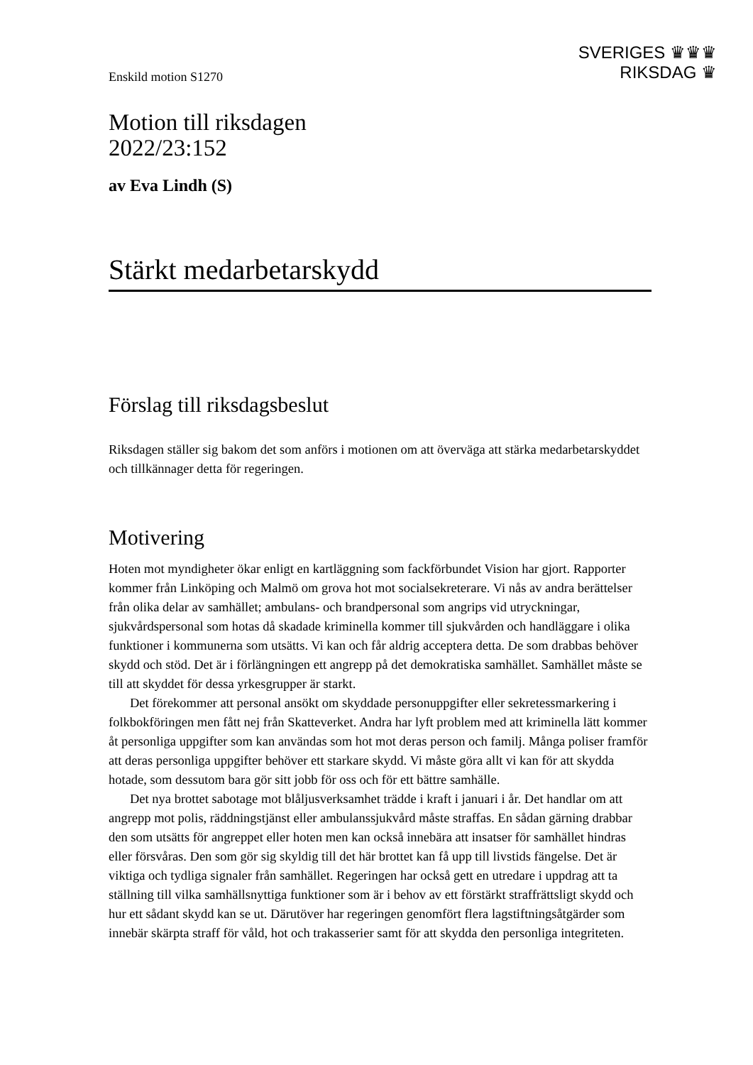SVERIGES ♛♛♛
RIKSDAG ♛
Enskild motion S1270
Motion till riksdagen
2022/23:152
av Eva Lindh (S)
Stärkt medarbetarskydd
Förslag till riksdagsbeslut
Riksdagen ställer sig bakom det som anförs i motionen om att överväga att stärka medarbetarskyddet och tillkännager detta för regeringen.
Motivering
Hoten mot myndigheter ökar enligt en kartläggning som fackförbundet Vision har gjort. Rapporter kommer från Linköping och Malmö om grova hot mot socialsekreterare. Vi nås av andra berättelser från olika delar av samhället; ambulans- och brandpersonal som angrips vid utryckningar, sjukvårdspersonal som hotas då skadade kriminella kommer till sjukvården och handläggare i olika funktioner i kommunerna som utsätts. Vi kan och får aldrig acceptera detta. De som drabbas behöver skydd och stöd. Det är i förlängning­en ett angrepp på det demokratiska samhället. Samhället måste se till att skyddet för dessa yrkesgrupper är starkt.
Det förekommer att personal ansökt om skyddade personuppgifter eller sekretess­markering i folkbokföringen men fått nej från Skatteverket. Andra har lyft problem med att kriminella lätt kommer åt personliga uppgifter som kan användas som hot mot deras person och familj. Många poliser framför att deras personliga uppgifter behöver ett stark­are skydd. Vi måste göra allt vi kan för att skydda hotade, som dessutom bara gör sitt jobb för oss och för ett bättre samhälle.
Det nya brottet sabotage mot blåljusverksamhet trädde i kraft i januari i år. Det han­dlar om att angrepp mot polis, räddningstjänst eller ambulanssjukvård måste straffas. En sådan gärning drabbar den som utsätts för angreppet eller hoten men kan också innebära att insatser för samhället hindras eller försvåras. Den som gör sig skyldig till det här brott­et kan få upp till livstids fängelse. Det är viktiga och tydliga signaler från samhället. Regeringen har också gett en utredare i uppdrag att ta ställning till vilka samhällsnyttiga funktioner som är i behov av ett förstärkt straffrättsligt skydd och hur ett sådant skydd kan se ut. Därutöver har regeringen genomfört flera lagstiftningsåtgärder som innebär skärpta straff för våld, hot och trakasserier samt för att skydda den personliga integriteten.